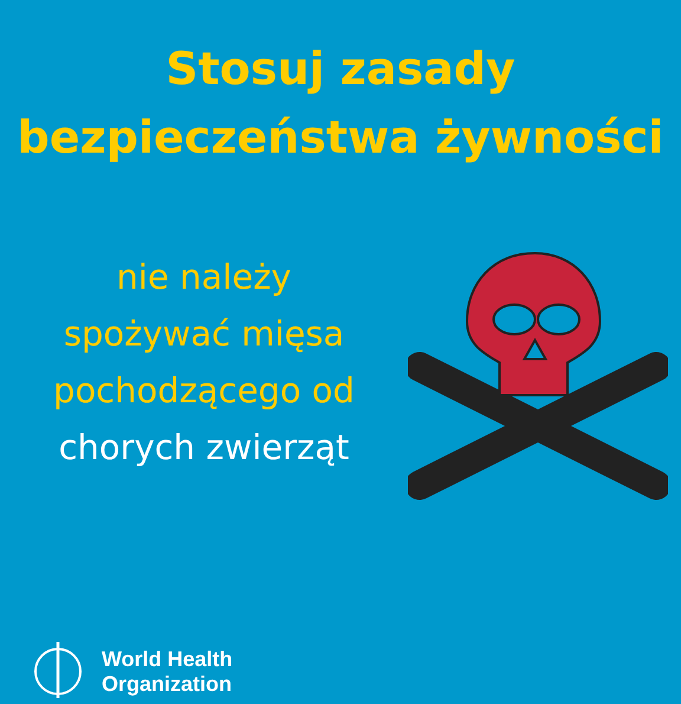Stosuj zasady
bezpieczeństwa żywności
nie należy
spożywać mięsa
pochodzącego od
chorych zwierząt
World Health
Organization